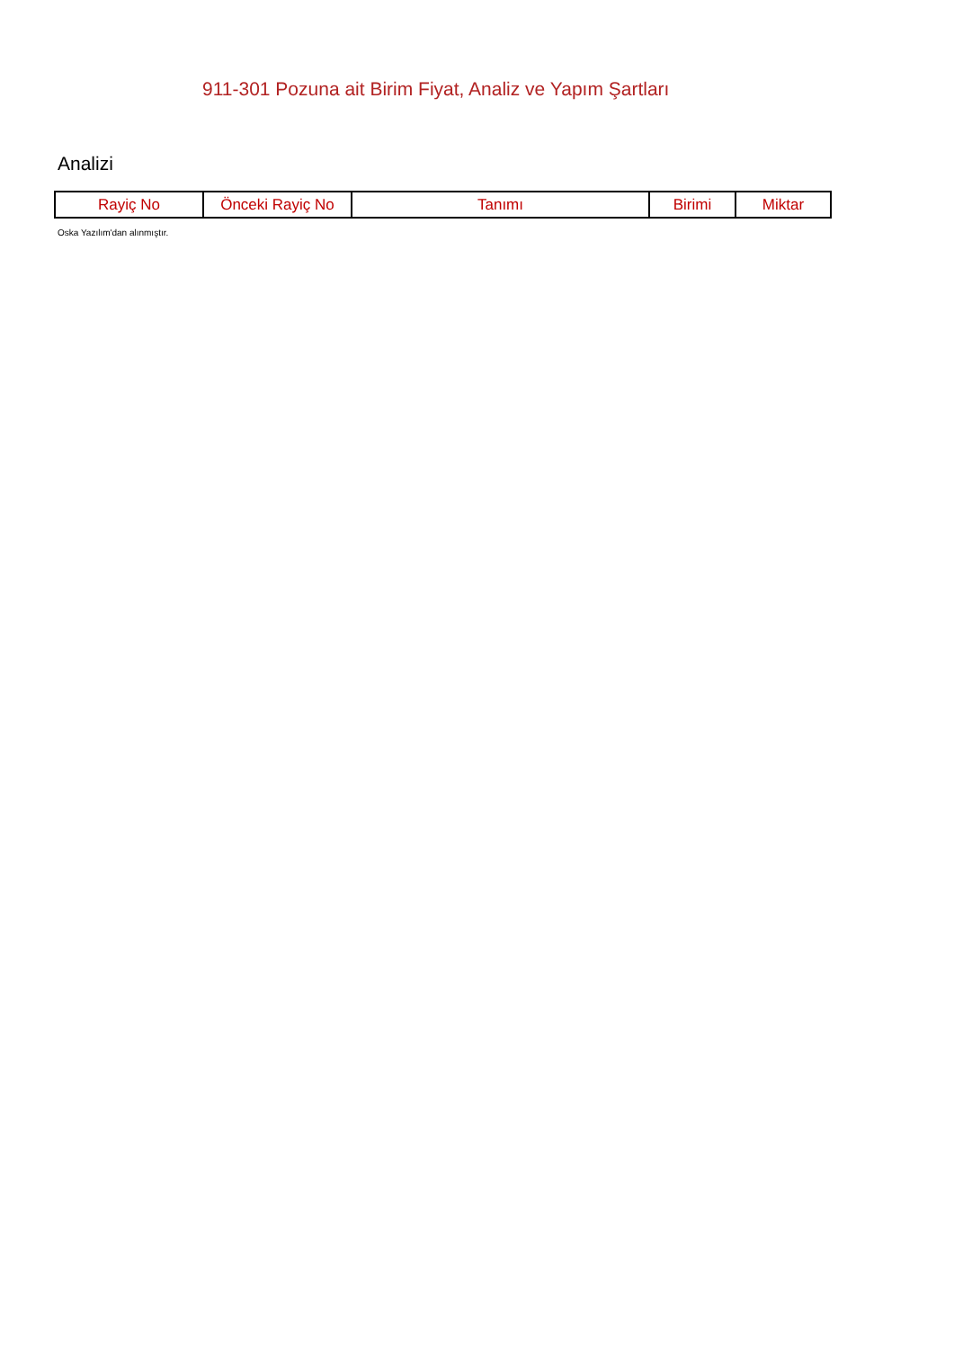911-301 Pozuna ait Birim Fiyat, Analiz ve Yapım Şartları
Analizi
| Rayiç No | Önceki Rayiç No | Tanımı | Birimi | Miktar |
| --- | --- | --- | --- | --- |
Oska Yazılım'dan alınmıştır.